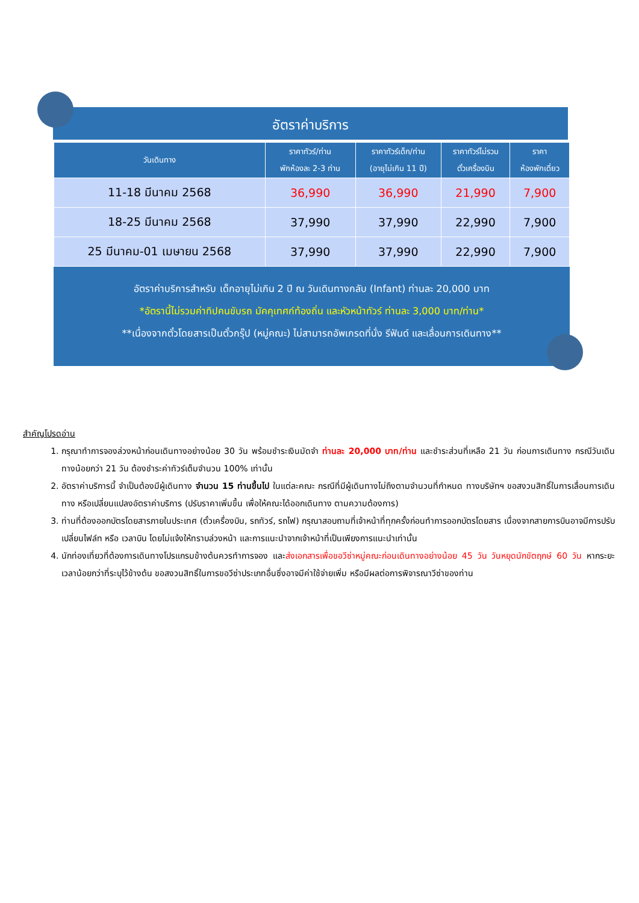อัตราค่าบริการ
| วันเดินทาง | ราคาทัวร์/ท่าน พักห้องละ 2-3 ท่าน | ราคาทัวร์เด็ก/ท่าน (อายุไม่เกิน 11 ปี) | ราคาทัวร์ไม่รวม ตั๋วเครื่องบิน | ราคา ห้องพักเดี่ยว |
| --- | --- | --- | --- | --- |
| 11-18 มีนาคม 2568 | 36,990 | 36,990 | 21,990 | 7,900 |
| 18-25 มีนาคม 2568 | 37,990 | 37,990 | 22,990 | 7,900 |
| 25 มีนาคม-01 เมษายน 2568 | 37,990 | 37,990 | 22,990 | 7,900 |
อัตราค่าบริการสำหรับ เด็กอายุไม่เกิน 2 ปี ณ วันเดินทางกลับ (Infant) ท่านละ 20,000 บาท
*อัตรานี้ไม่รวมค่าทิปคนขับรถ มัคคุเทศก์ท้องถิ่น และหัวหน้าทัวร์ ท่านละ 3,000 บาท/ท่าน*
**เนื่องจากตั๋วโดยสารเป็นตั๋วกรุ๊ป (หมู่คณะ) ไม่สามารถอัพเกรดที่นั่ง รีฟันด์ และเลื่อนการเดินทาง**
สำคัญโปรดอ่าน
1. กรุณาทำการจองล่วงหน้าก่อนเดินทางอย่างน้อย 30 วัน พร้อมชำระเงินมัดจำ ท่านละ 20,000 บาท/ท่าน และชำระส่วนที่เหลือ 21 วัน ก่อนการเดินทาง กรณีวันเดินทางน้อยกว่า 21 วัน ต้องชำระค่าทัวร์เต็มจำนวน 100% เท่านั้น
2. อัตราค่าบริการนี้ จำเป็นต้องมีผู้เดินทาง จำนวน 15 ท่านขึ้นไป ในแต่ละคณะ กรณีที่มีผู้เดินทางไม่ถึงตามจำนวนที่กำหนด ทางบริษัทฯ ขอสงวนสิทธิ์ในการเลื่อนการเดินทาง หรือเปลี่ยนแปลงอัตราค่าบริการ (ปรับราคาเพิ่มขึ้น เพื่อให้คณะได้ออกเดินทาง ตามความต้องการ)
3. ท่านที่ต้องออกบัตรโดยสารภายในประเทศ (ตั๋วเครื่องบิน, รถทัวร์, รถไฟ) กรุณาสอบถามที่เจ้าหน้าที่ทุกครั้งก่อนทำการออกบัตรโดยสาร เนื่องจากสายการบินอาจมีการปรับเปลี่ยนไฟล์ท หรือ เวลาบิน โดยไม่แจ้งให้ทราบล่วงหน้า และการแนะนำจากเจ้าหน้าที่เป็นเพียงการแนะนำเท่านั้น
4. นักท่องเที่ยวที่ต้องการเดินทางโปรแกรมข้างต้นควรทำการจอง และส่งเอกสารเพื่อขอวีซ่าหมู่คณะก่อนเดินทางอย่างน้อย 45 วัน วันหยุดนักขัตฤกษ์ 60 วัน หากระยะเวลาน้อยกว่าที่ระบุไว้ข้างต้น ขอสงวนสิทธิ์ในการขอวีซ่าประเภทอื่นซึ่งอาจมีค่าใช้จ่ายเพิ่ม หรือมีผลต่อการพิจารณาวีซ่าของท่าน